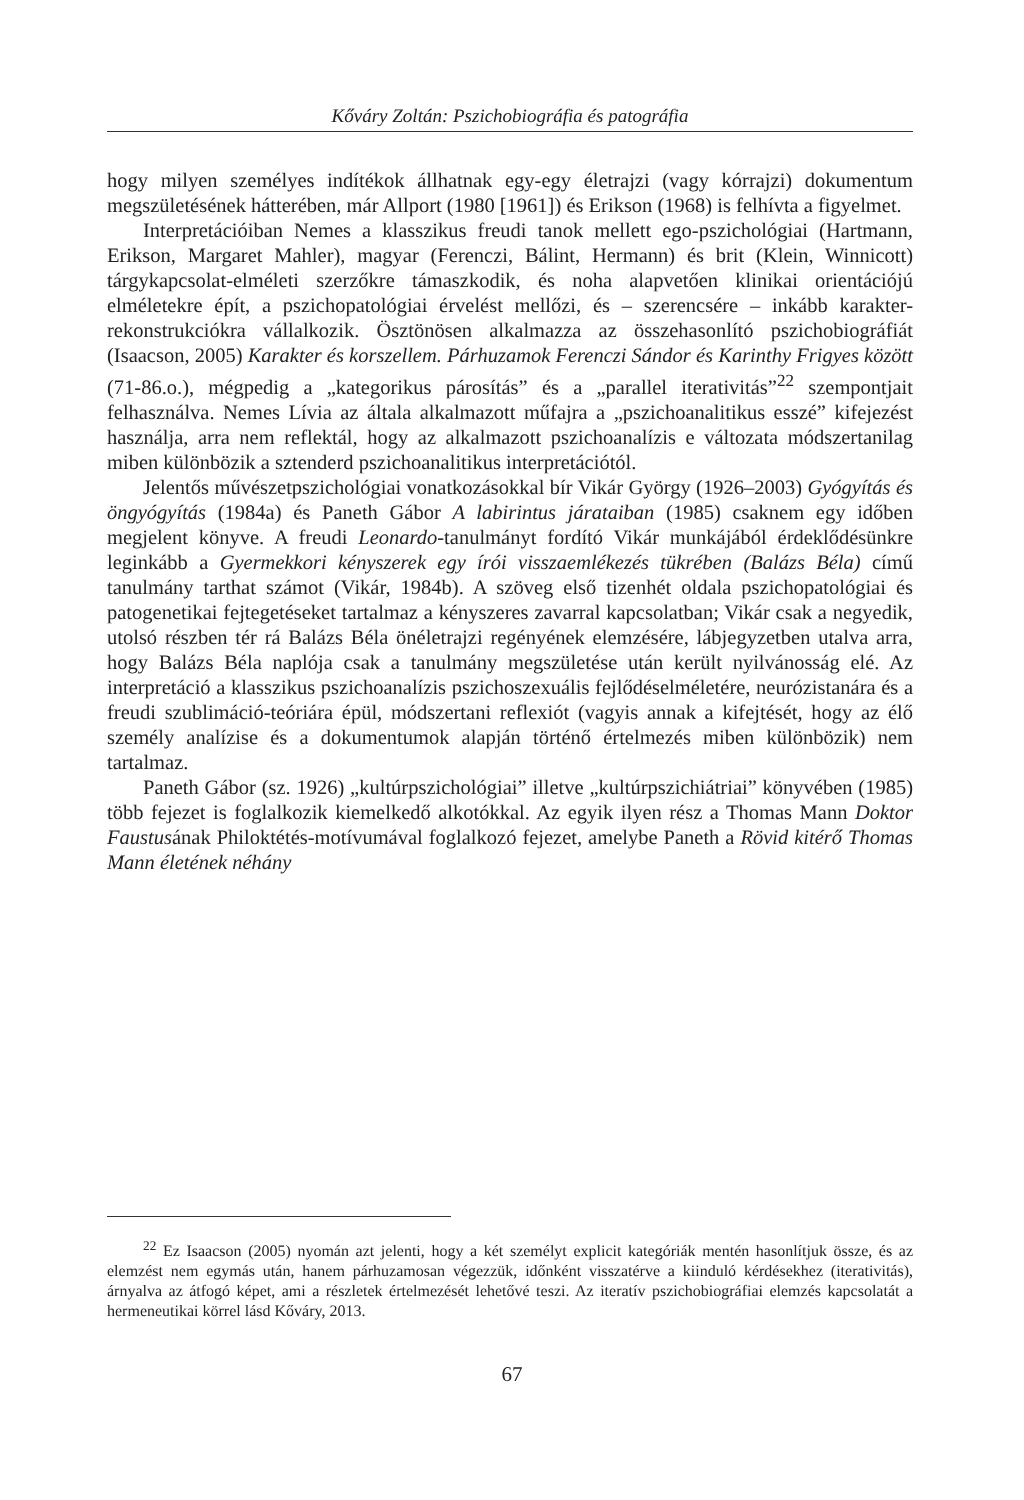Kőváry Zoltán: Pszichobiográfia és patográfia
hogy milyen személyes indítékok állhatnak egy-egy életrajzi (vagy kórrajzi) dokumentum megszületésének hátterében, már Allport (1980 [1961]) és Erikson (1968) is felhívta a figyelmet.
Interpretációiban Nemes a klasszikus freudi tanok mellett ego-pszichológiai (Hartmann, Erikson, Margaret Mahler), magyar (Ferenczi, Bálint, Hermann) és brit (Klein, Winnicott) tárgykapcsolat-elméleti szerzőkre támaszkodik, és noha alapvetően klinikai orientációjú elméletekre épít, a pszichopatológiai érvelést mellőzi, és – szerencsére – inkább karakter-rekonstrukciókra vállalkozik. Ösztönösen alkalmazza az összehasonlító pszichobiográfiát (Isaacson, 2005) Karakter és korszellem. Párhuzamok Ferenczi Sándor és Karinthy Frigyes között (71-86.o.), mégpedig a „kategorikus párosítás” és a „parallel iterativitás”<sup>22</sup> szempontjait felhasználva. Nemes Lívia az általa alkalmazott műfajra a „pszichoanalitikus esszé” kifejezést használja, arra nem reflektál, hogy az alkalmazott pszichoanalízis e változata módszertanilag miben különbözik a sztenderd pszichoanalitikus interpretációtól.
Jelentős művészetpszichológiai vonatkozásokkal bír Vikár György (1926–2003) Gyógyítás és öngyógyítás (1984a) és Paneth Gábor A labirintus járataiban (1985) csaknem egy időben megjelent könyve. A freudi Leonardo-tanulmányt fordító Vikár munkájából érdeklődésünkre leginkább a Gyermekkori kényszerek egy írói visszaemlékezés tükrében (Balázs Béla) című tanulmány tarthat számot (Vikár, 1984b). A szöveg első tizenhét oldala pszichopatológiai és patogenetikai fejtegetéseket tartalmaz a kényszeres zavarral kapcsolatban; Vikár csak a negyedik, utolsó részben tér rá Balázs Béla önéletrajzi regényének elemzésére, lábjegyzetben utalva arra, hogy Balázs Béla naplója csak a tanulmány megszületése után került nyilvánosság elé. Az interpretáció a klasszikus pszichoanalízis pszichoszexuális fejlődéselméletére, neurózistanára és a freudi szublimáció-teóriára épül, módszertani reflexiót (vagyis annak a kifejtését, hogy az élő személy analízise és a dokumentumok alapján történő értelmezés miben különbözik) nem tartalmaz.
Paneth Gábor (sz. 1926) „kultúrpszichológiai” illetve „kultúrpszichiátriai” könyvében (1985) több fejezet is foglalkozik kiemelkedő alkotókkal. Az egyik ilyen rész a Thomas Mann Doktor Faustusának Philoktétés-motívumával foglalkozó fejezet, amelybe Paneth a Rövid kitérő Thomas Mann életének néhány
<sup>22</sup> Ez Isaacson (2005) nyomán azt jelenti, hogy a két személyt explicit kategóriák mentén hasonlítjuk össze, és az elemzést nem egymás után, hanem párhuzamosan végezzük, időnként visszatérve a kiinduló kérdésekhez (iterativitás), árnyalva az átfogó képet, ami a részletek értelmezését lehetővé teszi. Az iteratív pszichobiográfiai elemzés kapcsolatát a hermeneutikai körrel lásd Kőváry, 2013.
67